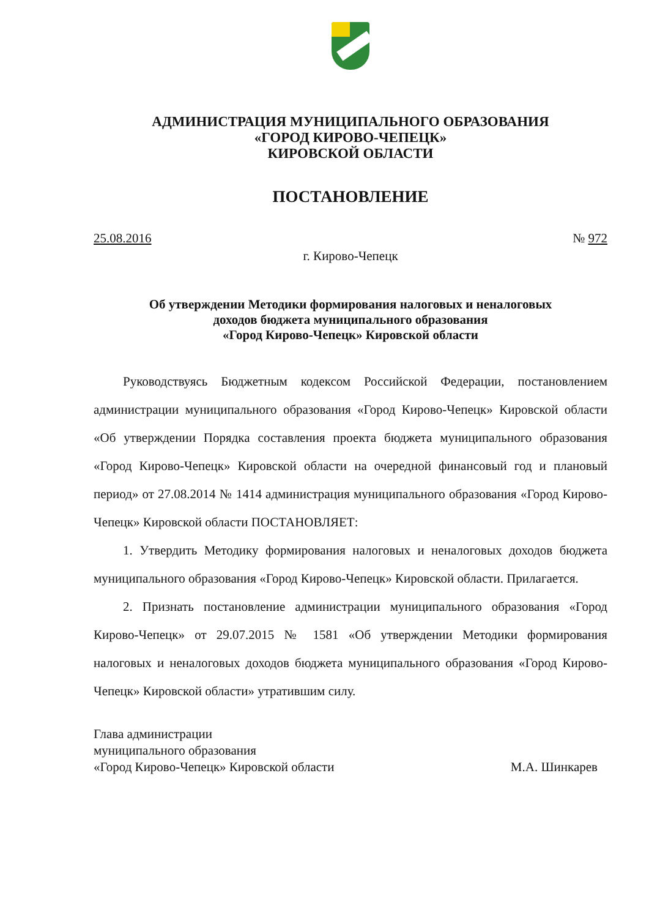АДМИНИСТРАЦИЯ МУНИЦИПАЛЬНОГО ОБРАЗОВАНИЯ
«ГОРОД КИРОВО-ЧЕПЕЦК»
КИРОВСКОЙ ОБЛАСТИ
ПОСТАНОВЛЕНИЕ
25.08.2016 № 972
г. Кирово-Чепецк
Об утверждении Методики формирования налоговых и неналоговых
доходов бюджета муниципального образования
«Город Кирово-Чепецк» Кировской области
Руководствуясь Бюджетным кодексом Российской Федерации, постановлением администрации муниципального образования «Город Кирово-Чепецк» Кировской области «Об утверждении Порядка составления проекта бюджета муниципального образования «Город Кирово-Чепецк» Кировской области на очередной финансовый год и плановый период» от 27.08.2014 № 1414 администрация муниципального образования «Город Кирово-Чепецк» Кировской области ПОСТАНОВЛЯЕТ:
1. Утвердить Методику формирования налоговых и неналоговых доходов бюджета муниципального образования «Город Кирово-Чепецк» Кировской области. Прилагается.
2. Признать постановление администрации муниципального образования «Город Кирово-Чепецк» от 29.07.2015 № 1581 «Об утверждении Методики формирования налоговых и неналоговых доходов бюджета муниципального образования «Город Кирово-Чепецк» Кировской области» утратившим силу.
Глава администрации
муниципального образования
«Город Кирово-Чепецк» Кировской области М.А. Шинкарев